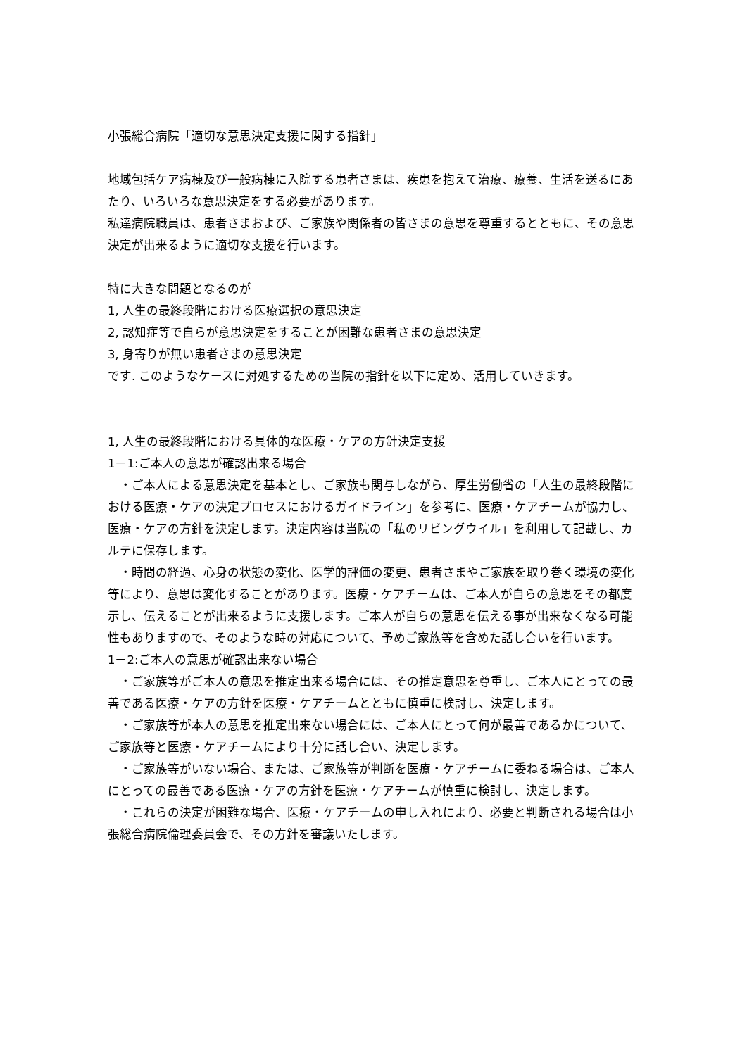小張総合病院「適切な意思決定支援に関する指針」
地域包括ケア病棟及び一般病棟に入院する患者さまは、疾患を抱えて治療、療養、生活を送るにあたり、いろいろな意思決定をする必要があります。
私達病院職員は、患者さまおよび、ご家族や関係者の皆さまの意思を尊重するとともに、その意思決定が出来るように適切な支援を行います。
特に大きな問題となるのが
1, 人生の最終段階における医療選択の意思決定
2, 認知症等で自らが意思決定をすることが困難な患者さまの意思決定
3, 身寄りが無い患者さまの意思決定
です. このようなケースに対処するための当院の指針を以下に定め、活用していきます。
1, 人生の最終段階における具体的な医療・ケアの方針決定支援
1－1:ご本人の意思が確認出来る場合
　・ご本人による意思決定を基本とし、ご家族も関与しながら、厚生労働省の「人生の最終段階における医療・ケアの決定プロセスにおけるガイドライン」を参考に、医療・ケアチームが協力し、医療・ケアの方針を決定します。決定内容は当院の「私のリビングウイル」を利用して記載し、カルテに保存します。
　・時間の経過、心身の状態の変化、医学的評価の変更、患者さまやご家族を取り巻く環境の変化等により、意思は変化することがあります。医療・ケアチームは、ご本人が自らの意思をその都度示し、伝えることが出来るように支援します。ご本人が自らの意思を伝える事が出来なくなる可能性もありますので、そのような時の対応について、予めご家族等を含めた話し合いを行います。
1－2:ご本人の意思が確認出来ない場合
　・ご家族等がご本人の意思を推定出来る場合には、その推定意思を尊重し、ご本人にとっての最善である医療・ケアの方針を医療・ケアチームとともに慎重に検討し、決定します。
　・ご家族等が本人の意思を推定出来ない場合には、ご本人にとって何が最善であるかについて、ご家族等と医療・ケアチームにより十分に話し合い、決定します。
　・ご家族等がいない場合、または、ご家族等が判断を医療・ケアチームに委ねる場合は、ご本人にとっての最善である医療・ケアの方針を医療・ケアチームが慎重に検討し、決定します。
　・これらの決定が困難な場合、医療・ケアチームの申し入れにより、必要と判断される場合は小張総合病院倫理委員会で、その方針を審議いたします。